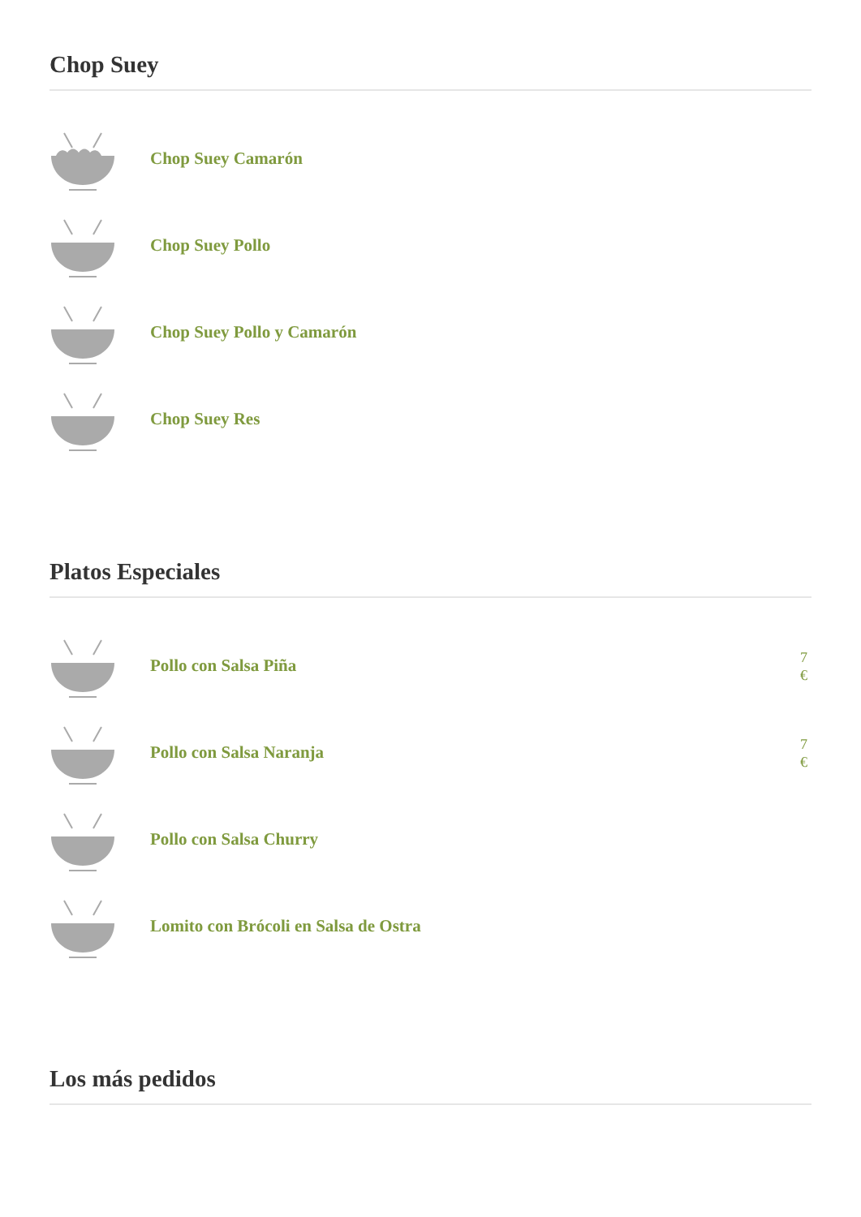Chop Suey
Chop Suey Camarón
Chop Suey Pollo
Chop Suey Pollo y Camarón
Chop Suey Res
Platos Especiales
Pollo con Salsa Piña
7 €
Pollo con Salsa Naranja
7 €
Pollo con Salsa Churry
Lomito con Brócoli en Salsa de Ostra
Los más pedidos